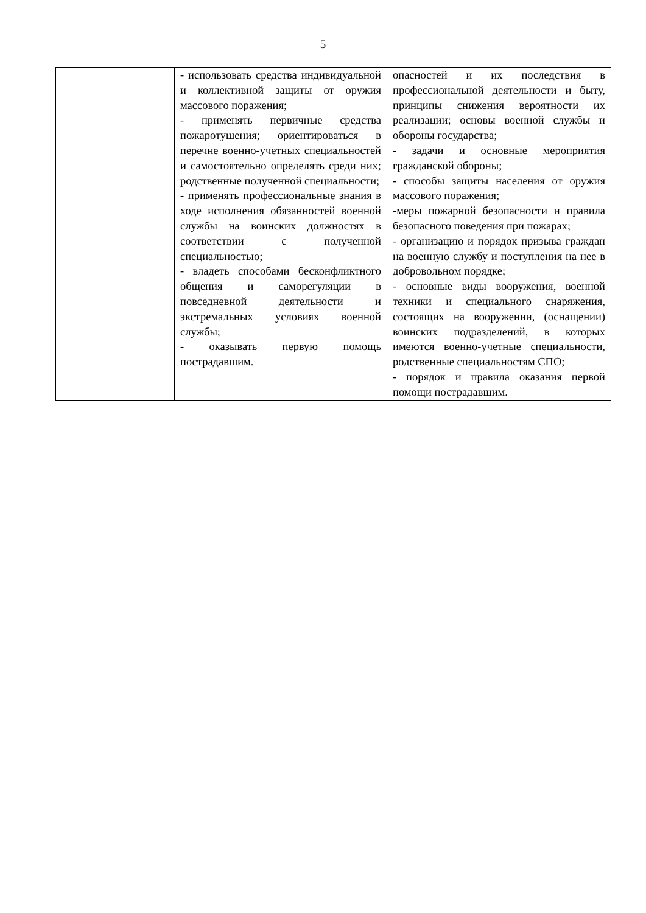5
| | - использовать средства индивидуальной и коллективной защиты от оружия массового поражения; - применять первичные средства пожаротушения; ориентироваться в перечне военно-учетных специальностей и самостоятельно определять среди них; родственные полученной специальности; - применять профессиональные знания в ходе исполнения обязанностей военной службы на воинских должностях в соответствии с полученной специальностью; - владеть способами бесконфликтного общения и саморегуляции в повседневной деятельности и экстремальных условиях военной службы; - оказывать первую помощь пострадавшим. | опасностей и их последствия в профессиональной деятельности и быту, принципы снижения вероятности их реализации; основы военной службы и обороны государства; - задачи и основные мероприятия гражданской обороны; - способы защиты населения от оружия массового поражения; -меры пожарной безопасности и правила безопасного поведения при пожарах; - организацию и порядок призыва граждан на военную службу и поступления на нее в добровольном порядке; - основные виды вооружения, военной техники и специального снаряжения, состоящих на вооружении, (оснащении) воинских подразделений, в которых имеются военно-учетные специальности, родственные специальностям СПО; - порядок и правила оказания первой помощи пострадавшим. |